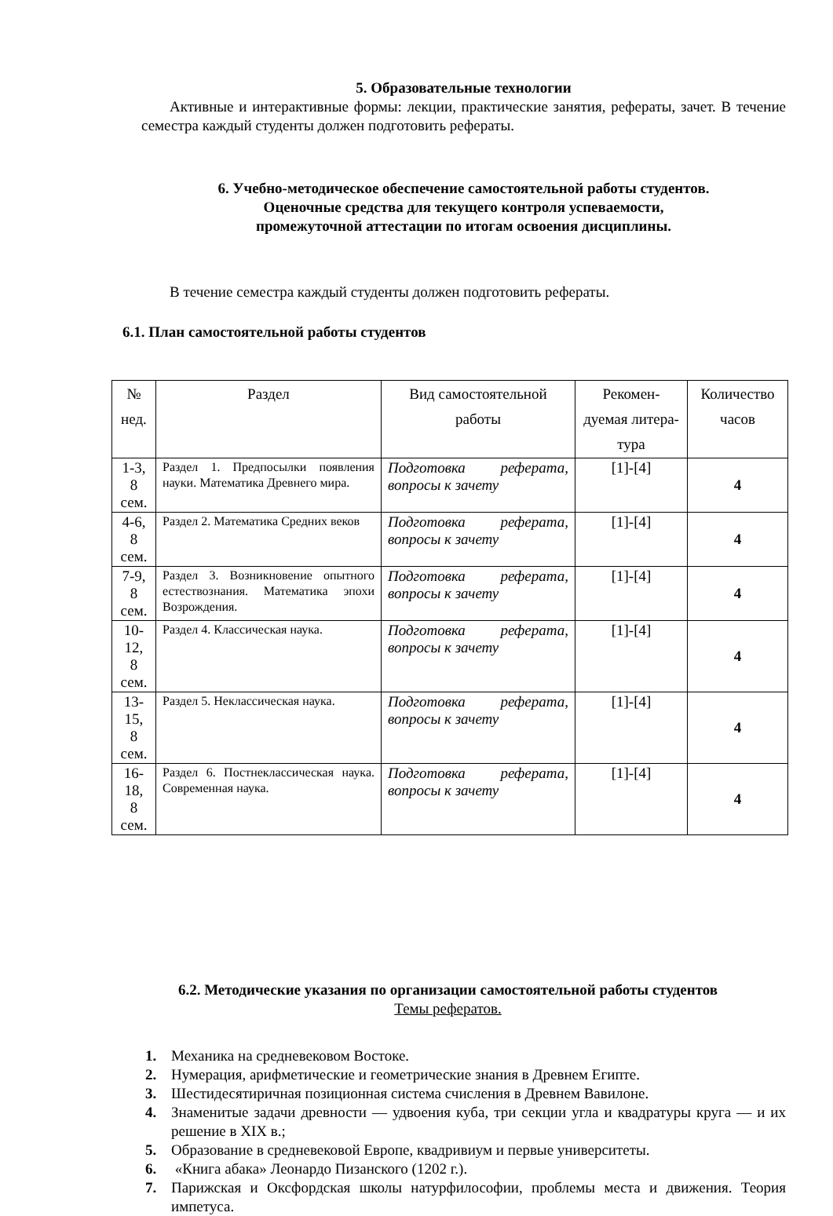5. Образовательные технологии
Активные и интерактивные формы: лекции, практические занятия, рефераты, зачет. В течение семестра каждый студенты должен подготовить рефераты.
6. Учебно-методическое обеспечение самостоятельной работы студентов.
Оценочные средства для текущего контроля успеваемости,
промежуточной аттестации по итогам освоения дисциплины.
В течение семестра каждый студенты должен подготовить рефераты.
6.1. План самостоятельной работы студентов
| № нед. | Раздел | Вид самостоятельной работы | Рекомен-дуемая литера-тура | Количество часов |
| --- | --- | --- | --- | --- |
| 1-3, 8 сем. | Раздел 1. Предпосылки появления науки. Математика Древнего мира. | Подготовка реферата, вопросы к зачету | [1]-[4] | 4 |
| 4-6, 8 сем. | Раздел 2. Математика Средних веков | Подготовка реферата, вопросы к зачету | [1]-[4] | 4 |
| 7-9, 8 сем. | Раздел 3. Возникновение опытного естествознания. Математика эпохи Возрождения. | Подготовка реферата, вопросы к зачету | [1]-[4] | 4 |
| 10-12, 8 сем. | Раздел 4. Классическая наука. | Подготовка реферата, вопросы к зачету | [1]-[4] | 4 |
| 13-15, 8 сем. | Раздел 5. Неклассическая наука. | Подготовка реферата, вопросы к зачету | [1]-[4] | 4 |
| 16-18, 8 сем. | Раздел 6. Постнеклассическая наука. Современная наука. | Подготовка реферата, вопросы к зачету | [1]-[4] | 4 |
6.2. Методические указания по организации самостоятельной работы студентов
Темы рефератов.
1. Механика на средневековом Востоке.
2. Нумерация, арифметические и геометрические знания в Древнем Египте.
3. Шестидесятиричная позиционная система счисления в Древнем Вавилоне.
4. Знаменитые задачи древности — удвоения куба, три секции угла и квадратуры круга — и их решение в XIX в.;
5. Образование в средневековой Европе, квадривиум и первые университеты.
6. «Книга абака» Леонардо Пизанского (1202 г.).
7. Парижская и Оксфордская школы натурфилософии, проблемы места и движения. Теория импетуса.